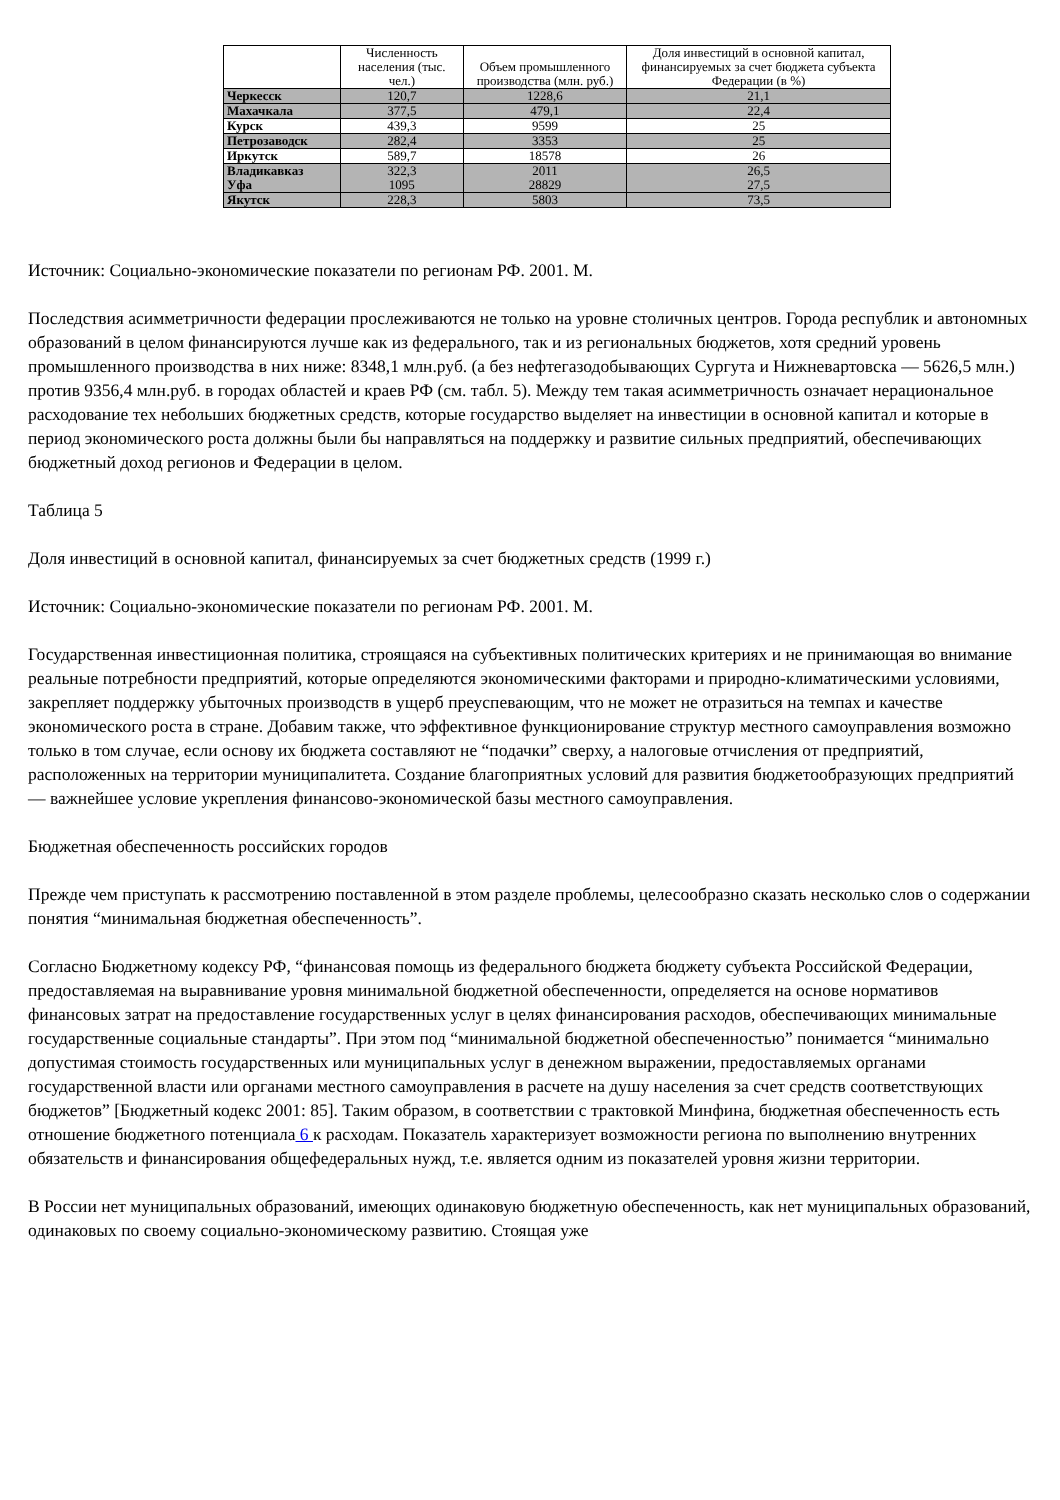| | Численность населения (тыс. чел.) | Объем промышленного производства (млн. руб.) | Доля инвестиций в основной капитал, финансируемых за счет бюджета субъекта Федерации (в %) |
| --- | --- | --- | --- |
| Черкесск | 120,7 | 1228,6 | 21,1 |
| Махачкала | 377,5 | 479,1 | 22,4 |
| Курск | 439,3 | 9599 | 25 |
| Петрозаводск | 282,4 | 3353 | 25 |
| Иркутск | 589,7 | 18578 | 26 |
| Владикавказ Уфа | 322,3 1095 | 2011 28829 | 26,5 27,5 |
| Якутск | 228,3 | 5803 | 73,5 |
Источник: Социально-экономические показатели по регионам РФ. 2001. М.
Последствия асимметричности федерации прослеживаются не только на уровне столичных центров. Города республик и автономных образований в целом финансируются лучше как из федерального, так и из региональных бюджетов, хотя средний уровень промышленного производства в них ниже: 8348,1 млн.руб. (а без нефтегазодобывающих Сургута и Нижневартовска — 5626,5 млн.) против 9356,4 млн.руб. в городах областей и краев РФ (см. табл. 5). Между тем такая асимметричность означает нерациональное расходование тех небольших бюджетных средств, которые государство выделяет на инвестиции в основной капитал и которые в период экономического роста должны были бы направляться на поддержку и развитие сильных предприятий, обеспечивающих бюджетный доход регионов и Федерации в целом.
Таблица 5
Доля инвестиций в основной капитал, финансируемых за счет бюджетных средств (1999 г.)
Источник: Социально-экономические показатели по регионам РФ. 2001. М.
Государственная инвестиционная политика, строящаяся на субъективных политических критериях и не принимающая во внимание реальные потребности предприятий, которые определяются экономическими факторами и природно-климатическими условиями, закрепляет поддержку убыточных производств в ущерб преуспевающим, что не может не отразиться на темпах и качестве экономического роста в стране. Добавим также, что эффективное функционирование структур местного самоуправления возможно только в том случае, если основу их бюджета составляют не “подачки” сверху, а налоговые отчисления от предприятий, расположенных на территории муниципалитета. Создание благоприятных условий для развития бюджетообразующих предприятий — важнейшее условие укрепления финансово-экономической базы местного самоуправления.
Бюджетная обеспеченность российских городов
Прежде чем приступать к рассмотрению поставленной в этом разделе проблемы, целесообразно сказать несколько слов о содержании понятия “минимальная бюджетная обеспеченность”.
Согласно Бюджетному кодексу РФ, “финансовая помощь из федерального бюджета бюджету субъекта Российской Федерации, предоставляемая на выравнивание уровня минимальной бюджетной обеспеченности, определяется на основе нормативов финансовых затрат на предоставление государственных услуг в целях финансирования расходов, обеспечивающих минимальные государственные социальные стандарты”. При этом под “минимальной бюджетной обеспеченностью” понимается “минимально допустимая стоимость государственных или муниципальных услуг в денежном выражении, предоставляемых органами государственной власти или органами местного самоуправления в расчете на душу населения за счет средств соответствующих бюджетов” [Бюджетный кодекс 2001: 85]. Таким образом, в соответствии с трактовкой Минфина, бюджетная обеспеченность есть отношение бюджетного потенциала 6 к расходам. Показатель характеризует возможности региона по выполнению внутренних обязательств и финансирования общефедеральных нужд, т.е. является одним из показателей уровня жизни территории.
В России нет муниципальных образований, имеющих одинаковую бюджетную обеспеченность, как нет муниципальных образований, одинаковых по своему социально-экономическому развитию. Стоящая уже